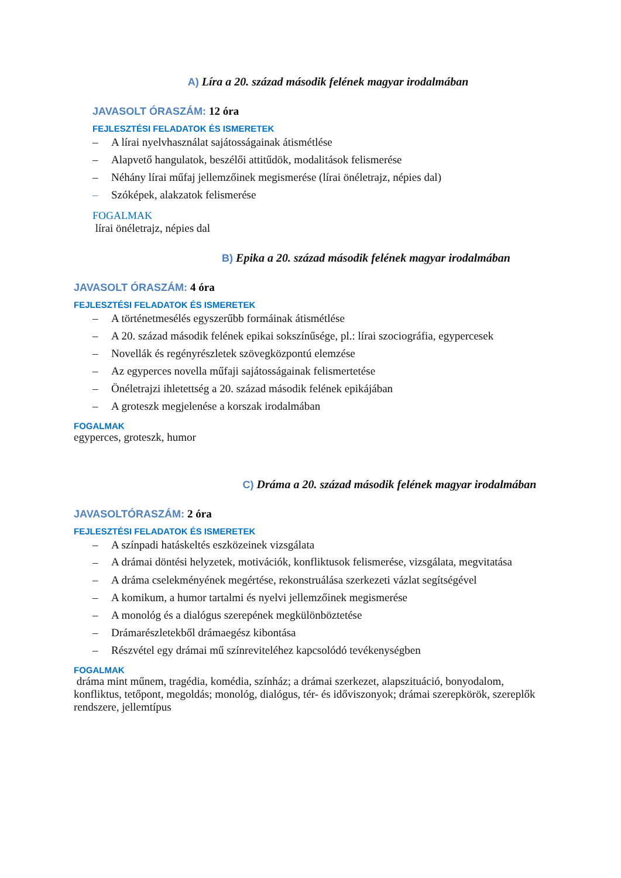A) Líra a 20. század második felének magyar irodalmában
JAVASOLT ÓRASZÁM: 12 óra
FEJLESZTÉSI FELADATOK ÉS ISMERETEK
– A lírai nyelvhasználat sajátosságainak átismétlése
– Alapvető hangulatok, beszélői attitűdök, modalitások felismerése
– Néhány lírai műfaj jellemzőinek megismerése (lírai önéletrajz, népies dal)
– Szóképek, alakzatok felismerése
FOGALMAK
lírai önéletrajz, népies dal
B) Epika a 20. század második felének magyar irodalmában
JAVASOLT ÓRASZÁM: 4 óra
FEJLESZTÉSI FELADATOK ÉS ISMERETEK
– A történetmesélés egyszerűbb formáinak átismétlése
– A 20. század második felének epikai sokszínűsége, pl.: lírai szociográfia, egypercesek
– Novellák és regényrészletek szövegközpontú elemzése
– Az egyperces novella műfaji sajátosságainak felismertetése
– Önéletrajzi ihletettség a 20. század második felének epikájában
– A groteszk megjelenése a korszak irodalmában
FOGALMAK
egyperces, groteszk, humor
C) Dráma a 20. század második felének magyar irodalmában
JAVASOLTÓRASZÁM: 2 óra
FEJLESZTÉSI FELADATOK ÉS ISMERETEK
– A színpadi hatáskeltés eszközeinek vizsgálata
– A drámai döntési helyzetek, motivációk, konfliktusok felismerése, vizsgálata, megvitatása
– A dráma cselekményének megértése, rekonstruálása szerkezeti vázlat segítségével
– A komikum, a humor tartalmi és nyelvi jellemzőinek megismerése
– A monológ és a dialógus szerepének megkülönböztetése
– Drámarészletekből drámaegész kibontása
– Részvétel egy drámai mű színreviteléhez kapcsolódó tevékenységben
FOGALMAK
dráma mint műnem, tragédia, komédia, színház; a drámai szerkezet, alapszituáció, bonyodalom, konfliktus, tetőpont, megoldás; monológ, dialógus, tér- és időviszonyok; drámai szerepkörök, szereplők rendszere, jellemtípus